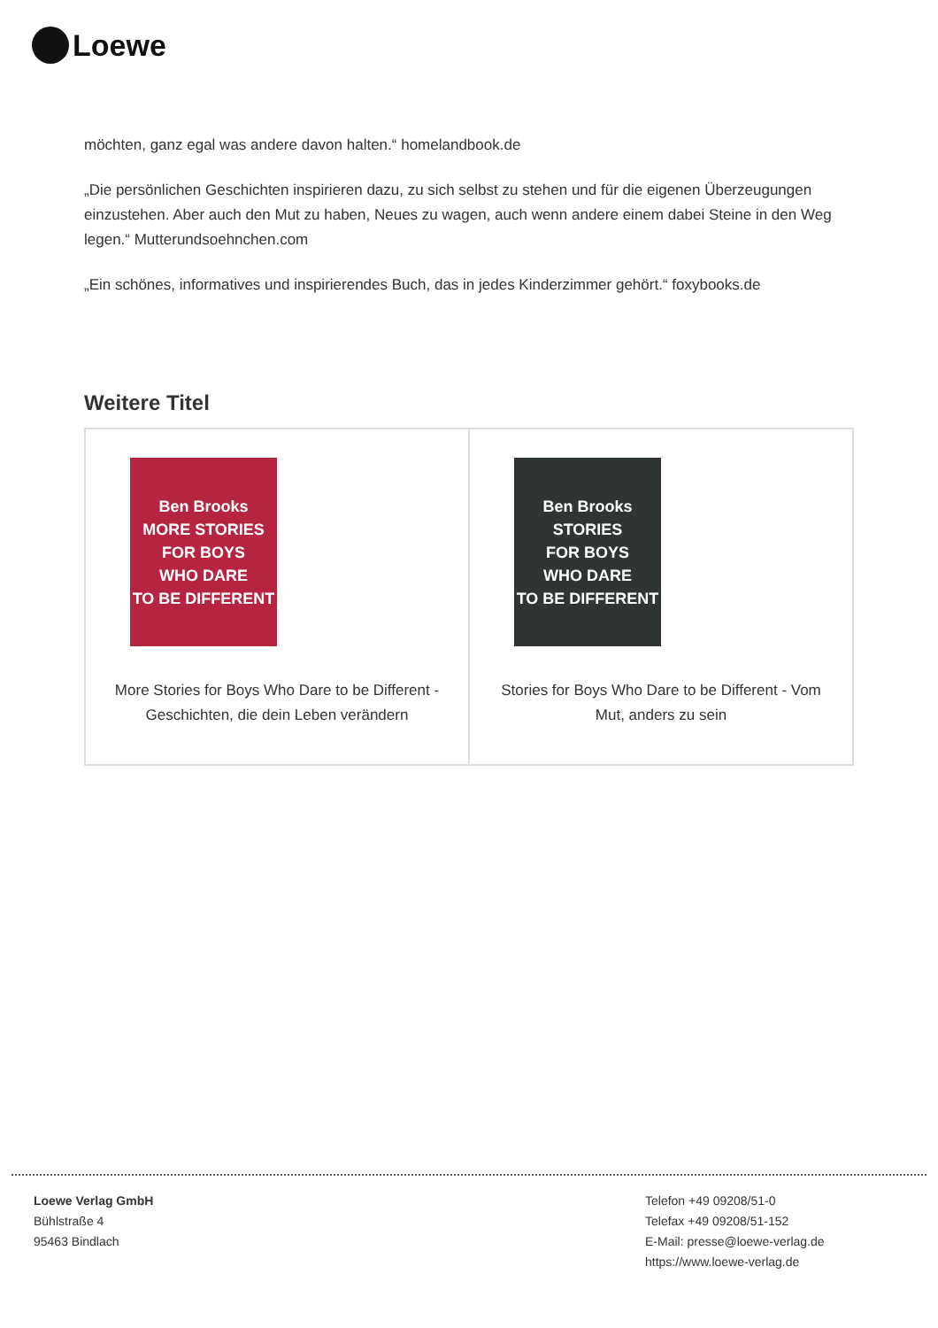Loewe
möchten, ganz egal was andere davon halten.“ homelandbook.de
„Die persönlichen Geschichten inspirieren dazu, zu sich selbst zu stehen und für die eigenen Überzeugungen einzustehen. Aber auch den Mut zu haben, Neues zu wagen, auch wenn andere einem dabei Steine in den Weg legen.“ Mutterundsoehnchen.com
„Ein schönes, informatives und inspirierendes Buch, das in jedes Kinderzimmer gehört.“ foxybooks.de
Weitere Titel
| Ben Brooks MORE STORIES FOR BOYS WHO DARE TO BE DIFFERENT More Stories for Boys Who Dare to be Different - Geschichten, die dein Leben verändern | Ben Brooks STORIES FOR BOYS WHO DARE TO BE DIFFERENT Stories for Boys Who Dare to be Different - Vom Mut, anders zu sein |
Loewe Verlag GmbH
Bühlstraße 4
95463 Bindlach
Telefon +49 09208/51-0
Telefax +49 09208/51-152
E-Mail: presse@loewe-verlag.de
https://www.loewe-verlag.de